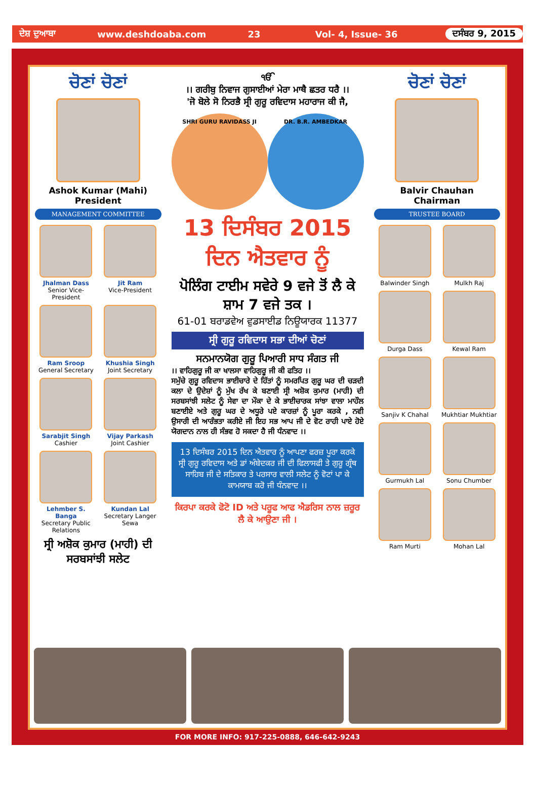ਦੇਸ਼ ਦੁਆਬਾ www.deshdoaba.com 23 Vol- 4, Issue- 36 ਦਸੰਬਰ 9, 2015
ਚੋਣਾਂ ਚੋਣਾਂ
Ashok Kumar (Mahi)
President
MANAGEMENT COMMITTEE
Jhalman Dass
Senior Vice-President
Jit Ram
Vice-President
Ram Sroop
General Secretary
Khushia Singh
Joint Secretary
Sarabjit Singh
Cashier
Vijay Parkash
Joint Cashier
Lehmber S. Banga
Secretary Public Relations
Kundan Lal
Secretary Langer Sewa
ਸ੍ਰੀ ਅਸ਼ੋਕ ਕੁਮਾਰ (ਮਾਹੀ) ਦੀ ਸਰਬਸਾਂਝੀ ਸਲੇਟ
ੴ
।। ਗਰੀਬੁ ਨਿਵਾਜ ਗੁਸਾਈਆਂ ਮੇਰਾ ਮਾਥੈ ਛਤਰ ਧਰੈ ।।
'ਜੋ ਬੋਲੇ ਸੋ ਨਿਰਭੈ ਸ੍ਰੀ ਗੁਰੂ ਰਵਿਦਾਸ ਮਹਾਰਾਜ ਕੀ ਜੈ,
SHRI GURU RAVIDASS JI DR. B.R. AMBEDKAR
13 ਦਿਸੰਬਰ 2015
ਦਿਨ ਐਤਵਾਰ ਨੂੰ
ਪੋਲਿੰਗ ਟਾਈਮ ਸਵੇਰੇ 9 ਵਜੇ ਤੋਂ ਲੈ ਕੇ ਸ਼ਾਮ 7 ਵਜੇ ਤਕ ।
61-01 ਬਰਾਡਵੇਅ ਵੁਡਸਾਈਡ ਨਿਊਯਾਰਕ 11377
ਸ੍ਰੀ ਗੁਰੂ ਰਵਿਦਾਸ ਸਭਾ ਦੀਆਂ ਚੋਣਾਂ
ਸਨਮਾਨਯੋਗ ਗੁਰੂ ਪਿਆਰੀ ਸਾਧ ਸੰਗਤ ਜੀ
।। ਵਾਹਿਗੁਰੂ ਜੀ ਕਾ ਖਾਲਸਾ ਵਾਹਿਗੁਰੂ ਜੀ ਕੀ ਫਤਿਹ ।।
ਸਮੁੱਚੇ ਗੁਰੂ ਰਵਿਦਾਸ ਭਾਈਚਾਰੇ ਦੇ ਹਿੱਤਾਂ ਨੂੰ ਸਮਰਪਿਤ ਗੁਰੂ ਘਰ ਦੀ ਚੜਦੀ ਕਲਾ ਦੇ ਉਦੇਸ਼ਾਂ ਨੂੰ ਮੁੱਖ ਰੱਖ ਕੇ ਬਣਾਈ ਸ੍ਰੀ ਅਸ਼ੋਕ ਕੁਮਾਰ (ਮਾਹੀ) ਦੀ ਸਰਬਸਾਂਝੀ ਸਲੇਟ ਨੂੰ ਸੇਵਾ ਦਾ ਮੌਕਾ ਦੇ ਕੇ ਭਾਈਚਾਰਕ ਸਾਂਝਾ ਵਾਲਾ ਮਾਹੌਲ ਬਣਾਈਏ ਅਤੇ ਗੁਰੂ ਘਰ ਦੇ ਅਧੂਰੇ ਪਏ ਕਾਰਜ਼ਾਂ ਨੂੰ ਪੂਰਾ ਕਰਕੇ , ਨਵੀ ਉਸਾਰੀ ਦੀ ਆਰੰਭਤਾ ਕਰੀਏ ਜੀ ਇਹ ਸਭ ਆਪ ਜੀ ਦੇ ਵੋਟ ਰਾਹੀ ਪਾਏ ਹੋਏ ਯੋਗਦਾਨ ਨਾਲ ਹੀ ਸੰਭਵ ਹੋ ਸਕਦਾ ਹੈ ਜੀ ਧੰਨਵਾਦ ।।
13 ਦਿਸੰਬਰ 2015 ਦਿਨ ਐਤਵਾਰ ਨੂੰ ਆਪਣਾ ਫਰਜ਼ ਪੂਰਾ ਕਰਕੇ ਸ੍ਰੀ ਗੁਰੂ ਰਵਿਦਾਸ ਅਤੇ ਡਾਂ ਅੰਬੇਦਕਰ ਜੀ ਦੀ ਫਿਲਾਸਫੀ ਤੇ ਗੁਰੂ ਗ੍ਰੰਥ ਸਾਹਿਬ ਜੀ ਦੇ ਸਤਿਕਾਰ ਤੇ ਪਰਸਾਰ ਵਾਲੀ ਸਲੇਟ ਨੂੰ ਵੋਟਾਂ ਪਾ ਕੇ ਕਾਮਯਾਬ ਕਰੋ ਜੀ ਧੰਨਵਾਦ ।।
ਕਿਰਪਾ ਕਰਕੇ ਫੋਟੋ ID ਅਤੇ ਪਰੂਫ ਆਫ ਐਡਰਿਸ ਨਾਲ ਜ਼ਰੂਰ ਲੈ ਕੇ ਆਉਣਾ ਜੀ ।
ਚੋਣਾਂ ਚੋਣਾਂ
Balvir Chauhan
Chairman
TRUSTEE BOARD
Balwinder Singh
Mulkh Raj
Durga Dass
Kewal Ram
Sanjiv K Chahal
Mukhtiar Mukhtiar
Gurmukh Lal
Sonu Chumber
Ram Murti
Mohan Lal
FOR MORE INFO: 917-225-0888, 646-642-9243